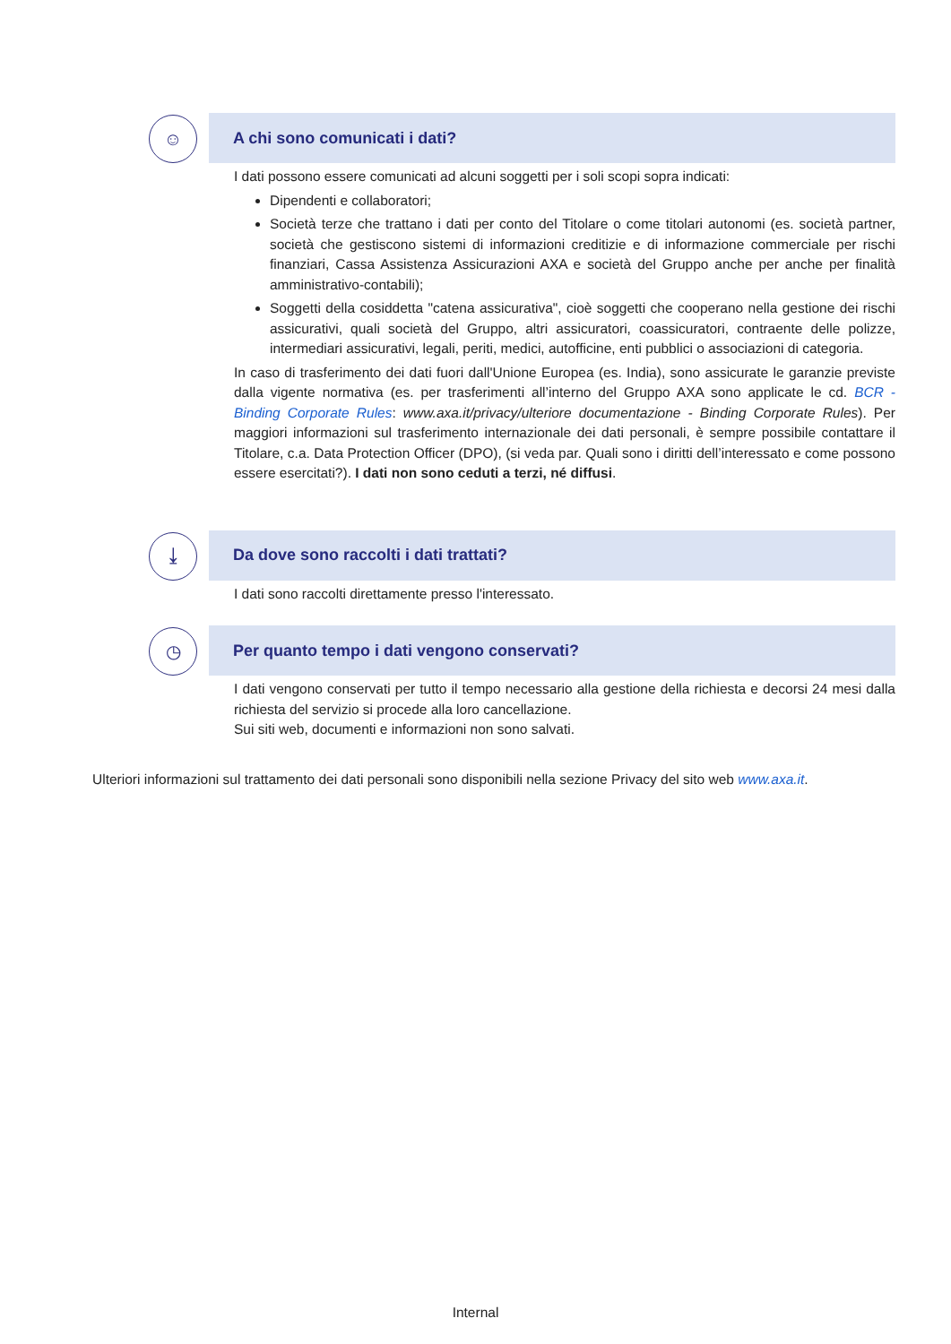☺
A chi sono comunicati i dati?
I dati possono essere comunicati ad alcuni soggetti per i soli scopi sopra indicati:
Dipendenti e collaboratori;
Società terze che trattano i dati per conto del Titolare o come titolari autonomi (es. società partner, società che gestiscono sistemi di informazioni creditizie e di informazione commerciale per rischi finanziari, Cassa Assistenza Assicurazioni AXA e società del Gruppo anche per anche per finalità amministrativo-contabili);
Soggetti della cosiddetta "catena assicurativa", cioè soggetti che cooperano nella gestione dei rischi assicurativi, quali società del Gruppo, altri assicuratori, coassicuratori, contraente delle polizze, intermediari assicurativi, legali, periti, medici, autofficine, enti pubblici o associazioni di categoria.
In caso di trasferimento dei dati fuori dall'Unione Europea (es. India), sono assicurate le garanzie previste dalla vigente normativa (es. per trasferimenti all’interno del Gruppo AXA sono applicate le cd. BCR - Binding Corporate Rules: www.axa.it/privacy/ulteriore documentazione - Binding Corporate Rules). Per maggiori informazioni sul trasferimento internazionale dei dati personali, è sempre possibile contattare il Titolare, c.a. Data Protection Officer (DPO), (si veda par. Quali sono i diritti dell’interessato e come possono essere esercitati?). I dati non sono ceduti a terzi, né diffusi.
⤓
Da dove sono raccolti i dati trattati?
I dati sono raccolti direttamente presso l'interessato.
◷
Per quanto tempo i dati vengono conservati?
I dati vengono conservati per tutto il tempo necessario alla gestione della richiesta e decorsi 24 mesi dalla richiesta del servizio si procede alla loro cancellazione.
Sui siti web, documenti e informazioni non sono salvati.
Ulteriori informazioni sul trattamento dei dati personali sono disponibili nella sezione Privacy del sito web www.axa.it.
Internal